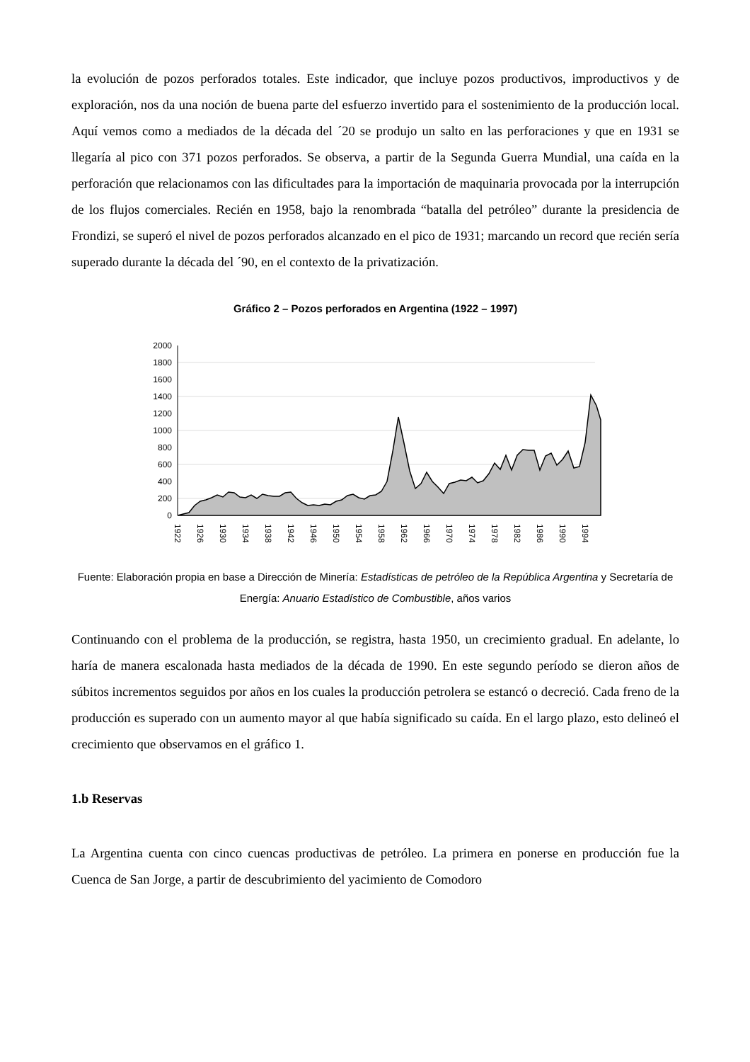la evolución de pozos perforados totales. Este indicador, que incluye pozos productivos, improductivos y de exploración, nos da una noción de buena parte del esfuerzo invertido para el sostenimiento de la producción local. Aquí vemos como a mediados de la década del ´20 se produjo un salto en las perforaciones y que en 1931 se llegaría al pico con 371 pozos perforados. Se observa, a partir de la Segunda Guerra Mundial, una caída en la perforación que relacionamos con las dificultades para la importación de maquinaria provocada por la interrupción de los flujos comerciales. Recién en 1958, bajo la renombrada “batalla del petróleo” durante la presidencia de Frondizi, se superó el nivel de pozos perforados alcanzado en el pico de 1931; marcando un record que recién sería superado durante la década del ´90, en el contexto de la privatización.
Gráfico 2 – Pozos perforados en Argentina (1922 – 1997)
2000
1800
1600
1400
1200
1000
800
600
400
200
0
1922
1926
1930
1934
1938
1942
1946
1950
1954
1958
1962
1966
1970
1974
1978
1982
1986
1990
1994
Fuente: Elaboración propia en base a Dirección de Minería: Estadísticas de petróleo de la República Argentina y Secretaría de Energía: Anuario Estadístico de Combustible, años varios
Continuando con el problema de la producción, se registra, hasta 1950, un crecimiento gradual. En adelante, lo haría de manera escalonada hasta mediados de la década de 1990. En este segundo período se dieron años de súbitos incrementos seguidos por años en los cuales la producción petrolera se estancó o decreció. Cada freno de la producción es superado con un aumento mayor al que había significado su caída. En el largo plazo, esto delineó el crecimiento que observamos en el gráfico 1.
1.b Reservas
La Argentina cuenta con cinco cuencas productivas de petróleo. La primera en ponerse en producción fue la Cuenca de San Jorge, a partir de descubrimiento del yacimiento de Comodoro